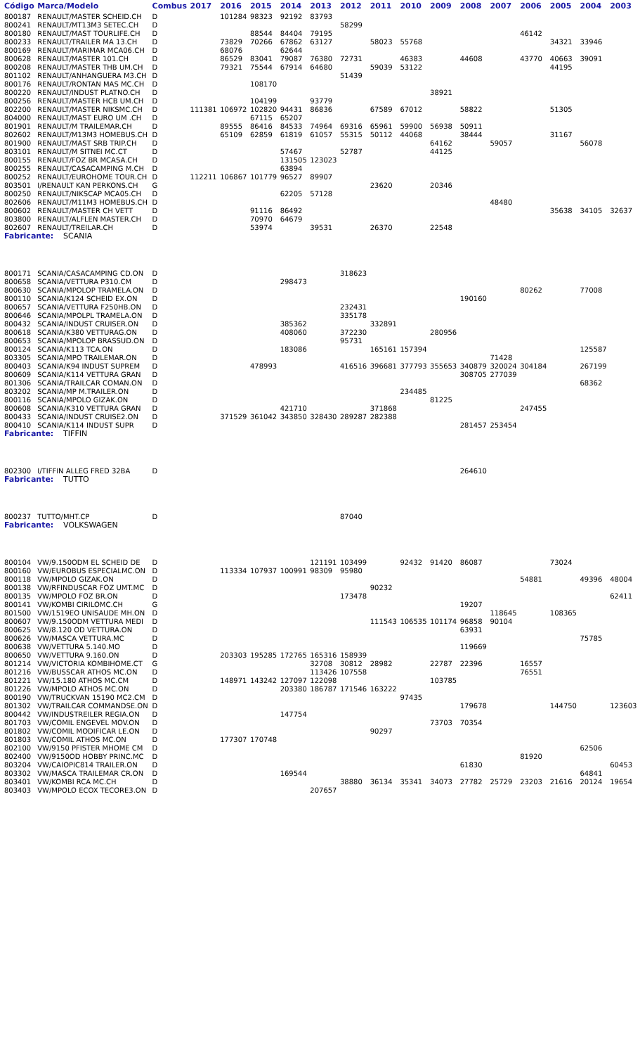| Código | Marca/Modelo | Combus | 2017 | 2016 | 2015 | 2014 | 2013 | 2012 | 2011 | 2010 | 2009 | 2008 | 2007 | 2006 | 2005 | 2004 | 2003 |
| --- | --- | --- | --- | --- | --- | --- | --- | --- | --- | --- | --- | --- | --- | --- | --- | --- | --- |
| 800187 | RENAULT/MASTER SCHEID.CH | D | | 101284 | 98323 | 92192 | 83793 | | | | | | | | | | |
| 800241 | RENAULT/MT13M3 SETEC.CH | D | | | | | | 58299 | | | | | | | | | |
| 800180 | RENAULT/MAST TOURLIFE.CH | D | | | 88544 | 84404 | 79195 | | | | | | | 46142 | | | |
| 800233 | RENAULT/TRAILER MA 13.CH | D | | 73829 | 70266 | 67862 | 63127 | | 58023 | 55768 | | | | | 34321 | 33946 | |
| 800169 | RENAULT/MARIMAR MCA06.CH | D | | 68076 | | 62644 | | | | | | | | | | | |
| 800628 | RENAULT/MASTER 101.CH | D | | 86529 | 83041 | 79087 | 76380 | 72731 | | 46383 | | 44608 | | 43770 | 40663 | 39091 | |
| 800208 | RENAULT/MASTER THB UM.CH | D | | 79321 | 75544 | 67914 | 64680 | | 59039 | 53122 | | | | | 44195 | | |
| 801102 | RENAULT/ANHANGUERA M3.CH | D | | | | | | 51439 | | | | | | | | | |
| 800176 | RENAULT/RONTAN MAS MC.CH | D | | | 108170 | | | | | | | | | | | | |
| 800220 | RENAULT/INDUST PLATNO.CH | D | | | | | | | | | 38921 | | | | | | |
| 800256 | RENAULT/MASTER HCB UM.CH | D | | | 104199 | | 93779 | | | | | | | | | | |
| 802200 | RENAULT/MASTER NIKSMC.CH | D | 111381 | 106972 | 102820 | 94431 | 86836 | | 67589 | 67012 | | 58822 | | | 51305 | | |
| 804000 | RENAULT/MAST EURO UM .CH | D | | | 67115 | 65207 | | | | | | | | | | | |
| 801901 | RENAULT/M TRAILEMAR.CH | D | | 89555 | 86416 | 84533 | 74964 | 69316 | 65961 | 59900 | 56938 | 50911 | | | | | |
| 802602 | RENAULT/M13M3 HOMEBUS.CH | D | | 65109 | 62859 | 61819 | 61057 | 55315 | 50112 | 44068 | | 38444 | | | 31167 | | |
| 801900 | RENAULT/MAST SRB TRIP.CH | D | | | | | | | | | 64162 | | 59057 | | | 56078 | |
| 803101 | RENAULT/M SITNEI MC.CT | D | | | | 57467 | | 52787 | | | 44125 | | | | | | |
| 800155 | RENAULT/FOZ BR MCASA.CH | D | | | | 131505 | 123023 | | | | | | | | | | |
| 800255 | RENAULT/CASACAMPING M.CH | D | | | | 63894 | | | | | | | | | | | |
| 800252 | RENAULT/EUROHOME TOUR.CH | D | 112211 | 106867 | 101779 | 96527 | 89907 | | | | | | | | | | |
| 803501 | I/RENAULT KAN PERKONS.CH | G | | | | | | | 23620 | | 20346 | | | | | | |
| 800250 | RENAULT/NIKSCAP MCA05.CH | D | | | | 62205 | 57128 | | | | | | | | | | |
| 802606 | RENAULT/M11M3 HOMEBUS.CH | D | | | | | | | | | | | 48480 | | | | |
| 800602 | RENAULT/MASTER CH VETT | D | | | 91116 | 86492 | | | | | | | | | 35638 | 34105 | 32637 |
| 803800 | RENAULT/ALFLEN MASTER.CH | D | | | 70970 | 64679 | | | | | | | | | | | |
| 802607 | RENAULT/TREILAR.CH | D | | | 53974 | | 39531 | | 26370 | | 22548 | | | | | | |
| Fabricante: SCANIA | | | | | | | | | | | | | | | | | |
| 800171 | SCANIA/CASACAMPING CD.ON | D | | | | | | 318623 | | | | | | | | | |
| 800658 | SCANIA/VETTURA P310.CM | D | | | | 298473 | | | | | | | | | | | |
| 800630 | SCANIA/MPOLOP TRAMELA.ON | D | | | | | | | | | | | | 80262 | | 77008 | |
| 800110 | SCANIA/K124 SCHEID EX.ON | D | | | | | | | | | | 190160 | | | | | |
| 800657 | SCANIA/VETTURA F250HB.ON | D | | | | | | 232431 | | | | | | | | | |
| 800646 | SCANIA/MPOLPL TRAMELA.ON | D | | | | | | 335178 | | | | | | | | | |
| 800432 | SCANIA/INDUST CRUISER.ON | D | | | | 385362 | | | 332891 | | | | | | | | |
| 800618 | SCANIA/K380 VETTURAG.ON | D | | | | 408060 | | 372230 | | | 280956 | | | | | | |
| 800653 | SCANIA/MPOLOP BRASSUD.ON | D | | | | | | 95731 | | | | | | | | | |
| 800124 | SCANIA/K113 TCA.ON | D | | | | 183086 | | | 165161 | 157394 | | | | | | 125587 | |
| 803305 | SCANIA/MPO TRAILEMAR.ON | D | | | | | | | | | | | 71428 | | | | |
| 800403 | SCANIA/K94 INDUST SUPREM | D | | | 478993 | | | 416516 | 396681 | 377793 | 355653 | 340879 | 320024 | 304184 | | 267199 | |
| 800609 | SCANIA/K114 VETTURA GRAN | D | | | | | | | | | | 308705 | 277039 | | | | |
| 801306 | SCANIA/TRAILCAR COMAN.ON | D | | | | | | | | | | | | | | 68362 | |
| 803202 | SCANIA/MP M.TRAILER.ON | D | | | | | | | | 234485 | | | | | | | |
| 800116 | SCANIA/MPOLO GIZAK.ON | D | | | | | | | | | 81225 | | | | | | |
| 800608 | SCANIA/K310 VETTURA GRAN | D | | | | 421710 | | | 371868 | | | | | 247455 | | | |
| 800433 | SCANIA/INDUST CRUISE2.ON | D | | 371529 | 361042 | 343850 | 328430 | 289287 | 282388 | | | | | | | | |
| 800410 | SCANIA/K114 INDUST SUPR | D | | | | | | | | | | 281457 | 253454 | | | | |
| Fabricante: TIFFIN | | | | | | | | | | | | | | | | | |
| 802300 | I/TIFFIN ALLEG FRED 32BA | D | | | | | | | | | | 264610 | | | | | |
| Fabricante: TUTTO | | | | | | | | | | | | | | | | | |
| 800237 | TUTTO/MHT.CP | D | | | | | | 87040 | | | | | | | | | |
| Fabricante: VOLKSWAGEN | | | | | | | | | | | | | | | | | |
| 800104 | VW/9.150ODM EL SCHEID DE | D | | | | | 121191 | 103499 | | 92432 | 91420 | 86087 | | | 73024 | | |
| 800160 | VW/EUROBUS ESPECIALMC.ON | D | | 113334 | 107937 | 100991 | 98309 | 95980 | | | | | | | | | |
| 800118 | VW/MPOLO GIZAK.ON | D | | | | | | | | | | | | 54881 | | 49396 | 48004 |
| 800138 | VW/RFINDUSCAR FOZ UMT.MC | D | | | | | | | 90232 | | | | | | | | |
| 800135 | VW/MPOLO FOZ BR.ON | D | | | | | | 173478 | | | | | | | | | 62411 |
| 800141 | VW/KOMBI CIRILOMC.CH | G | | | | | | | | | | 19207 | | | | | |
| 801500 | VW/1519EO UNISAUDE MH.ON | D | | | | | | | | | | | 118645 | | 108365 | | |
| 800607 | VW/9.150ODM VETTURA MEDI | D | | | | | | | 111543 | 106535 | 101174 | 96858 | 90104 | | | | |
| 800625 | VW/8.120 OD VETTURA.ON | D | | | | | | | | | | 63931 | | | | | |
| 800626 | VW/MASCA VETTURA.MC | D | | | | | | | | | | | | | | 75785 | |
| 800638 | VW/VETTURA 5.140.MO | D | | | | | | | | | | 119669 | | | | | |
| 800650 | VW/VETTURA 9.160.ON | D | | 203303 | 195285 | 172765 | 165316 | 158939 | | | | | | | | | |
| 801214 | VW/VICTORIA KOMBIHOME.CT | G | | | | | 32708 | 30812 | 28982 | | 22787 | 22396 | | 16557 | | | |
| 801216 | VW/BUSSCAR ATHOS MC.ON | D | | | | | 113426 | 107558 | | | | | | 76551 | | | |
| 801221 | VW/15.180 ATHOS MC.CM | D | | 148971 | 143242 | 127097 | 122098 | | | | 103785 | | | | | | |
| 801226 | VW/MPOLO ATHOS MC.ON | D | | | | 203380 | 186787 | 171546 | 163222 | | | | | | | | |
| 800190 | VW/TRUCKVAN 15190 MC2.CM | D | | | | | | | | 97435 | | | | | | | |
| 801302 | VW/TRAILCAR COMMANDSE.ON | D | | | | | | | | | | 179678 | | | 144750 | | 123603 |
| 800442 | VW/INDUSTREILER REGIA.ON | D | | | | 147754 | | | | | | | | | | | |
| 801703 | VW/COMIL ENGEVEL MOV.ON | D | | | | | | | | | 73703 | 70354 | | | | | |
| 801802 | VW/COMIL MODIFICAR LE.ON | D | | | | | | | 90297 | | | | | | | | |
| 801803 | VW/COMIL ATHOS MC.ON | D | | 177307 | 170748 | | | | | | | | | | | | |
| 802100 | VW/9150 PFISTER MHOME CM | D | | | | | | | | | | | | | | 62506 | |
| 802400 | VW/9150OD HOBBY PRINC.MC | D | | | | | | | | | | | | 81920 | | | |
| 803204 | VW/CAIOPIC814 TRAILER.ON | D | | | | | | | | | | 61830 | | | | | 60453 |
| 803302 | VW/MASCA TRAILEMAR CR.ON | D | | | | 169544 | | | | | | | | | | 64841 | |
| 803401 | VW/KOMBI RCA MC.CH | D | | | | | | 38880 | 36134 | 35341 | 34073 | 27782 | 25729 | 23203 | 21616 | 20124 | 19654 |
| 803403 | VW/MPOLO ECOX TECORE3.ON | D | | | | | 207657 | | | | | | | | | | |